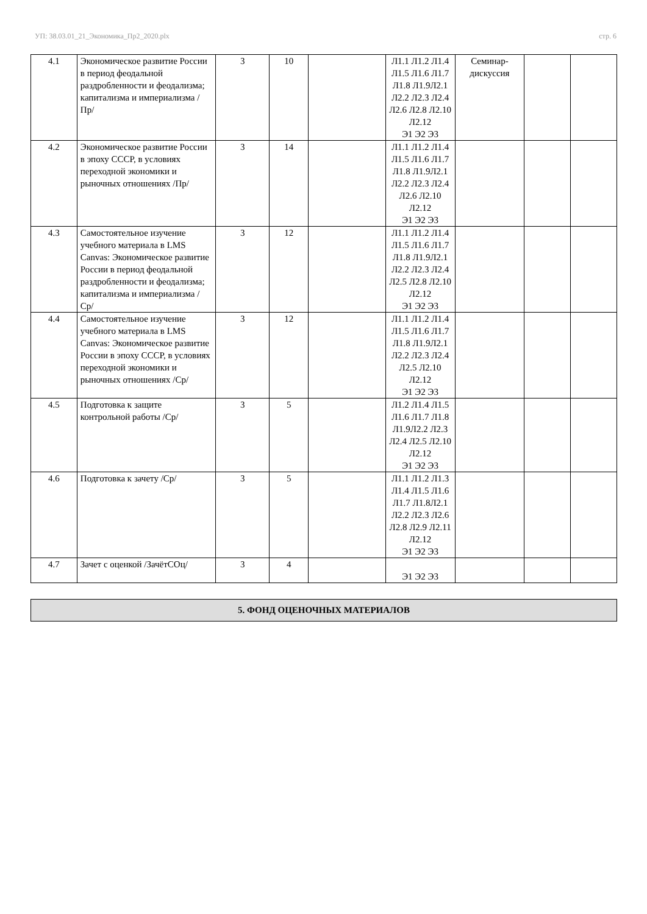УП: 38.03.01_21_Экономика_Пр2_2020.plx стр. 6
| 4.1 | Экономическое развитие России в период феодальной раздробленности и феодализма; капитализма и империализма /Пр/ | 3 | 10 | | Л1.1 Л1.2 Л1.4 Л1.5 Л1.6 Л1.7 Л1.8 Л1.9Л2.1 Л2.2 Л2.3 Л2.4 Л2.6 Л2.8 Л2.10 Л2.12 Э1 Э2 Э3 | Семинар-дискуссия | | |
| 4.2 | Экономическое развитие России в эпоху СССР, в условиях переходной экономики и рыночных отношениях /Пр/ | 3 | 14 | | Л1.1 Л1.2 Л1.4 Л1.5 Л1.6 Л1.7 Л1.8 Л1.9Л2.1 Л2.2 Л2.3 Л2.4 Л2.6 Л2.10 Л2.12 Э1 Э2 Э3 | | | |
| 4.3 | Самостоятельное изучение учебного материала в LMS Canvas: Экономическое развитие России в период феодальной раздробленности и феодализма; капитализма и империализма /Ср/ | 3 | 12 | | Л1.1 Л1.2 Л1.4 Л1.5 Л1.6 Л1.7 Л1.8 Л1.9Л2.1 Л2.2 Л2.3 Л2.4 Л2.5 Л2.8 Л2.10 Л2.12 Э1 Э2 Э3 | | | |
| 4.4 | Самостоятельное изучение учебного материала в LMS Canvas: Экономическое развитие России в эпоху СССР, в условиях переходной экономики и рыночных отношениях /Ср/ | 3 | 12 | | Л1.1 Л1.2 Л1.4 Л1.5 Л1.6 Л1.7 Л1.8 Л1.9Л2.1 Л2.2 Л2.3 Л2.4 Л2.5 Л2.10 Л2.12 Э1 Э2 Э3 | | | |
| 4.5 | Подготовка к защите контрольной работы /Ср/ | 3 | 5 | | Л1.2 Л1.4 Л1.5 Л1.6 Л1.7 Л1.8 Л1.9Л2.2 Л2.3 Л2.4 Л2.5 Л2.10 Л2.12 Э1 Э2 Э3 | | | |
| 4.6 | Подготовка к зачету /Ср/ | 3 | 5 | | Л1.1 Л1.2 Л1.3 Л1.4 Л1.5 Л1.6 Л1.7 Л1.8Л2.1 Л2.2 Л2.3 Л2.6 Л2.8 Л2.9 Л2.11 Л2.12 Э1 Э2 Э3 | | | |
| 4.7 | Зачет с оценкой /ЗачётСОц/ | 3 | 4 | | Э1 Э2 Э3 | | | |
5. ФОНД ОЦЕНОЧНЫХ МАТЕРИАЛОВ